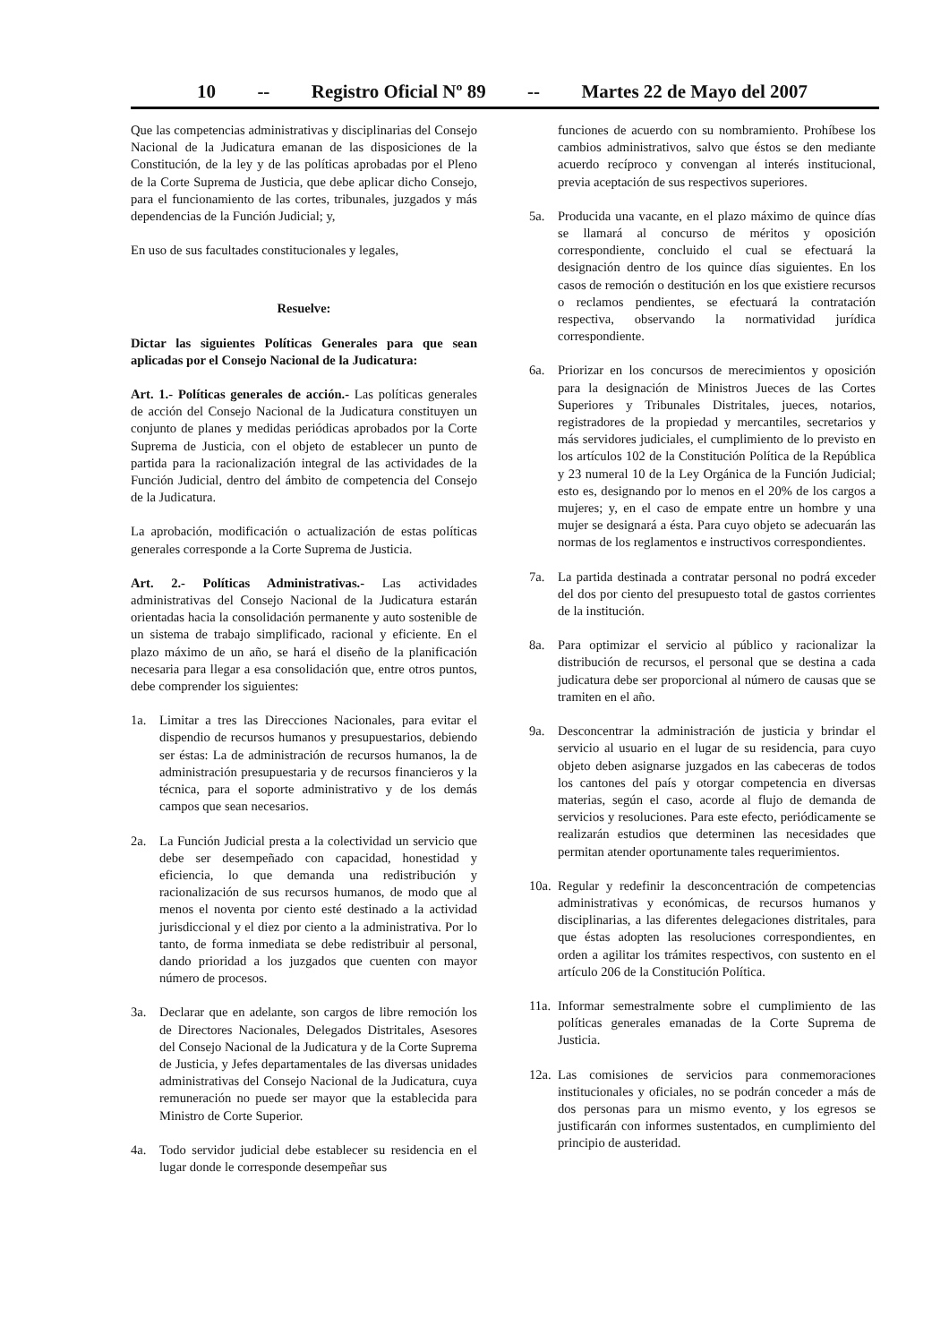10 -- Registro Oficial Nº 89 -- Martes 22 de Mayo del 2007
Que las competencias administrativas y disciplinarias del Consejo Nacional de la Judicatura emanan de las disposiciones de la Constitución, de la ley y de las políticas aprobadas por el Pleno de la Corte Suprema de Justicia, que debe aplicar dicho Consejo, para el funcionamiento de las cortes, tribunales, juzgados y más dependencias de la Función Judicial; y,
En uso de sus facultades constitucionales y legales,
Resuelve:
Dictar las siguientes Políticas Generales para que sean aplicadas por el Consejo Nacional de la Judicatura:
Art. 1.- Políticas generales de acción.- Las políticas generales de acción del Consejo Nacional de la Judicatura constituyen un conjunto de planes y medidas periódicas aprobados por la Corte Suprema de Justicia, con el objeto de establecer un punto de partida para la racionalización integral de las actividades de la Función Judicial, dentro del ámbito de competencia del Consejo de la Judicatura.
La aprobación, modificación o actualización de estas políticas generales corresponde a la Corte Suprema de Justicia.
Art. 2.- Políticas Administrativas.- Las actividades administrativas del Consejo Nacional de la Judicatura estarán orientadas hacia la consolidación permanente y auto sostenible de un sistema de trabajo simplificado, racional y eficiente. En el plazo máximo de un año, se hará el diseño de la planificación necesaria para llegar a esa consolidación que, entre otros puntos, debe comprender los siguientes:
1a. Limitar a tres las Direcciones Nacionales, para evitar el dispendio de recursos humanos y presupuestarios, debiendo ser éstas: La de administración de recursos humanos, la de administración presupuestaria y de recursos financieros y la técnica, para el soporte administrativo y de los demás campos que sean necesarios.
2a. La Función Judicial presta a la colectividad un servicio que debe ser desempeñado con capacidad, honestidad y eficiencia, lo que demanda una redistribución y racionalización de sus recursos humanos, de modo que al menos el noventa por ciento esté destinado a la actividad jurisdiccional y el diez por ciento a la administrativa. Por lo tanto, de forma inmediata se debe redistribuir al personal, dando prioridad a los juzgados que cuenten con mayor número de procesos.
3a. Declarar que en adelante, son cargos de libre remoción los de Directores Nacionales, Delegados Distritales, Asesores del Consejo Nacional de la Judicatura y de la Corte Suprema de Justicia, y Jefes departamentales de las diversas unidades administrativas del Consejo Nacional de la Judicatura, cuya remuneración no puede ser mayor que la establecida para Ministro de Corte Superior.
4a. Todo servidor judicial debe establecer su residencia en el lugar donde le corresponde desempeñar sus
funciones de acuerdo con su nombramiento. Prohíbese los cambios administrativos, salvo que éstos se den mediante acuerdo recíproco y convengan al interés institucional, previa aceptación de sus respectivos superiores.
5a. Producida una vacante, en el plazo máximo de quince días se llamará al concurso de méritos y oposición correspondiente, concluido el cual se efectuará la designación dentro de los quince días siguientes. En los casos de remoción o destitución en los que existiere recursos o reclamos pendientes, se efectuará la contratación respectiva, observando la normatividad jurídica correspondiente.
6a. Priorizar en los concursos de merecimientos y oposición para la designación de Ministros Jueces de las Cortes Superiores y Tribunales Distritales, jueces, notarios, registradores de la propiedad y mercantiles, secretarios y más servidores judiciales, el cumplimiento de lo previsto en los artículos 102 de la Constitución Política de la República y 23 numeral 10 de la Ley Orgánica de la Función Judicial; esto es, designando por lo menos en el 20% de los cargos a mujeres; y, en el caso de empate entre un hombre y una mujer se designará a ésta. Para cuyo objeto se adecuarán las normas de los reglamentos e instructivos correspondientes.
7a. La partida destinada a contratar personal no podrá exceder del dos por ciento del presupuesto total de gastos corrientes de la institución.
8a. Para optimizar el servicio al público y racionalizar la distribución de recursos, el personal que se destina a cada judicatura debe ser proporcional al número de causas que se tramiten en el año.
9a. Desconcentrar la administración de justicia y brindar el servicio al usuario en el lugar de su residencia, para cuyo objeto deben asignarse juzgados en las cabeceras de todos los cantones del país y otorgar competencia en diversas materias, según el caso, acorde al flujo de demanda de servicios y resoluciones. Para este efecto, periódicamente se realizarán estudios que determinen las necesidades que permitan atender oportunamente tales requerimientos.
10a. Regular y redefinir la desconcentración de competencias administrativas y económicas, de recursos humanos y disciplinarias, a las diferentes delegaciones distritales, para que éstas adopten las resoluciones correspondientes, en orden a agilitar los trámites respectivos, con sustento en el artículo 206 de la Constitución Política.
11a. Informar semestralmente sobre el cumplimiento de las políticas generales emanadas de la Corte Suprema de Justicia.
12a. Las comisiones de servicios para conmemoraciones institucionales y oficiales, no se podrán conceder a más de dos personas para un mismo evento, y los egresos se justificarán con informes sustentados, en cumplimiento del principio de austeridad.